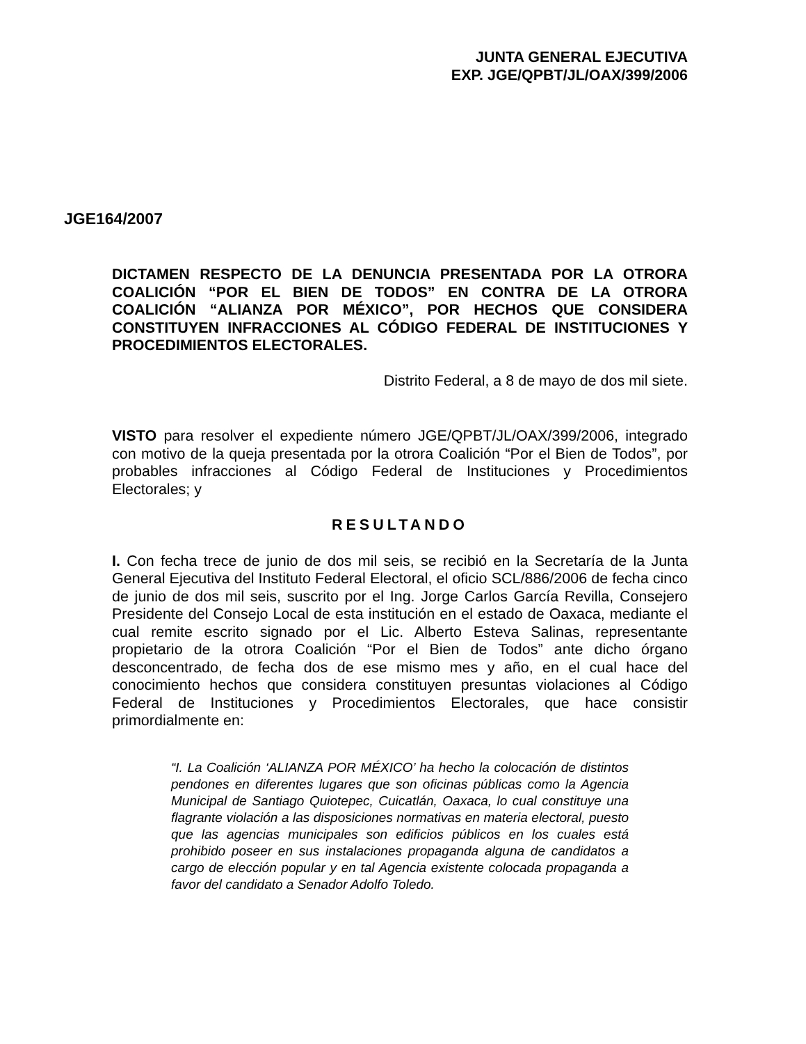JUNTA GENERAL EJECUTIVA
EXP. JGE/QPBT/JL/OAX/399/2006
JGE164/2007
DICTAMEN RESPECTO DE LA DENUNCIA PRESENTADA POR LA OTRORA COALICIÓN “POR EL BIEN DE TODOS” EN CONTRA DE LA OTRORA COALICIÓN “ALIANZA POR MÉXICO”, POR HECHOS QUE CONSIDERA CONSTITUYEN INFRACCIONES AL CÓDIGO FEDERAL DE INSTITUCIONES Y PROCEDIMIENTOS ELECTORALES.
Distrito Federal, a 8 de mayo de dos mil siete.
VISTO para resolver el expediente número JGE/QPBT/JL/OAX/399/2006, integrado con motivo de la queja presentada por la otrora Coalición “Por el Bien de Todos”, por probables infracciones al Código Federal de Instituciones y Procedimientos Electorales; y
RESULTANDO
I. Con fecha trece de junio de dos mil seis, se recibió en la Secretaría de la Junta General Ejecutiva del Instituto Federal Electoral, el oficio SCL/886/2006 de fecha cinco de junio de dos mil seis, suscrito por el Ing. Jorge Carlos García Revilla, Consejero Presidente del Consejo Local de esta institución en el estado de Oaxaca, mediante el cual remite escrito signado por el Lic. Alberto Esteva Salinas, representante propietario de la otrora Coalición “Por el Bien de Todos” ante dicho órgano desconcentrado, de fecha dos de ese mismo mes y año, en el cual hace del conocimiento hechos que considera constituyen presuntas violaciones al Código Federal de Instituciones y Procedimientos Electorales, que hace consistir primordialmente en:
“I. La Coalición ‘ALIANZA POR MÉXICO’ ha hecho la colocación de distintos pendones en diferentes lugares que son oficinas públicas como la Agencia Municipal de Santiago Quiotepec, Cuicatlán, Oaxaca, lo cual constituye una flagrante violación a las disposiciones normativas en materia electoral, puesto que las agencias municipales son edificios públicos en los cuales está prohibido poseer en sus instalaciones propaganda alguna de candidatos a cargo de elección popular y en tal Agencia existente colocada propaganda a favor del candidato a Senador Adolfo Toledo.